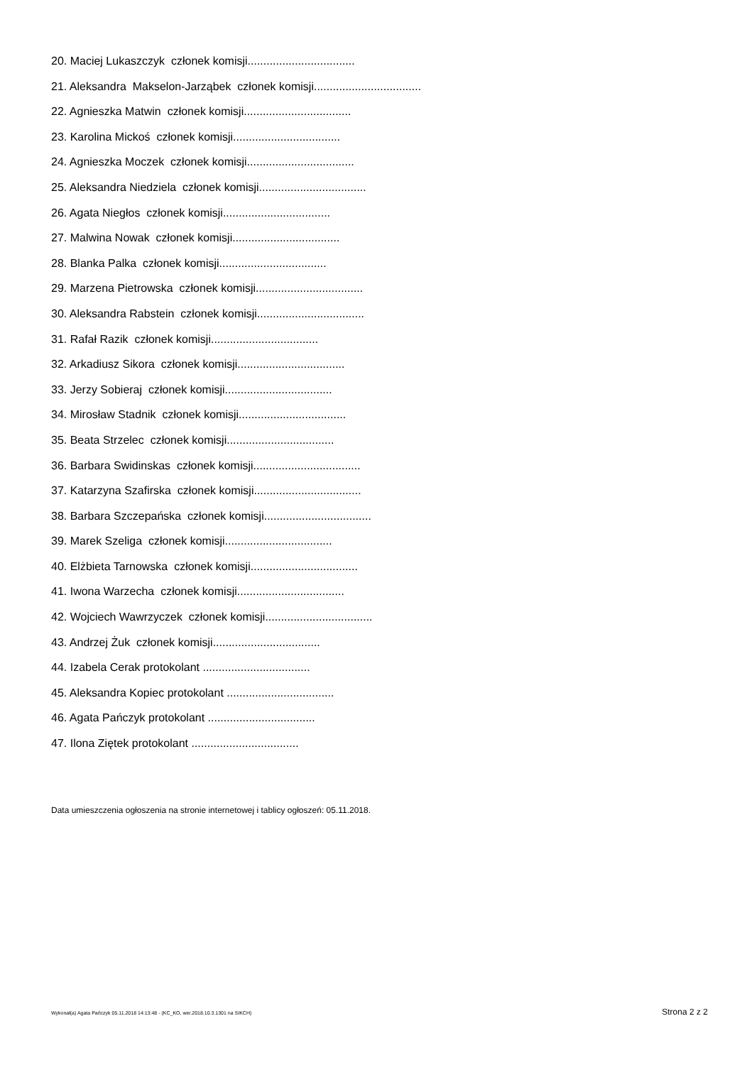20. Maciej Lukaszczyk członek komisji..................................
21. Aleksandra Makselon-Jarząbek członek komisji..................................
22. Agnieszka Matwin członek komisji..................................
23. Karolina Mickoś członek komisji..................................
24. Agnieszka Moczek członek komisji..................................
25. Aleksandra Niedziela członek komisji..................................
26. Agata Niegłos członek komisji..................................
27. Malwina Nowak członek komisji..................................
28. Blanka Palka członek komisji..................................
29. Marzena Pietrowska członek komisji..................................
30. Aleksandra Rabstein członek komisji..................................
31. Rafał Razik członek komisji..................................
32. Arkadiusz Sikora członek komisji..................................
33. Jerzy Sobieraj członek komisji..................................
34. Mirosław Stadnik członek komisji..................................
35. Beata Strzelec członek komisji..................................
36. Barbara Swidinskas członek komisji..................................
37. Katarzyna Szafirska członek komisji..................................
38. Barbara Szczepańska członek komisji..................................
39. Marek Szeliga członek komisji..................................
40. Elżbieta Tarnowska członek komisji..................................
41. Iwona Warzecha członek komisji..................................
42. Wojciech Wawrzyczek członek komisji..................................
43. Andrzej Żuk członek komisji..................................
44. Izabela Cerak protokolant ..................................
45. Aleksandra Kopiec protokolant ..................................
46. Agata Pańczyk protokolant ..................................
47. Ilona Ziętek protokolant ..................................
Data umieszczenia ogłoszenia na stronie internetowej i tablicy ogłoszeń: 05.11.2018.
Wykonał(a) Agata Pańczyk 05.11.2018 14:13:48 - (KC_KO, wer.2018.10.3.1301 na SIKCH) Strona 2 z 2